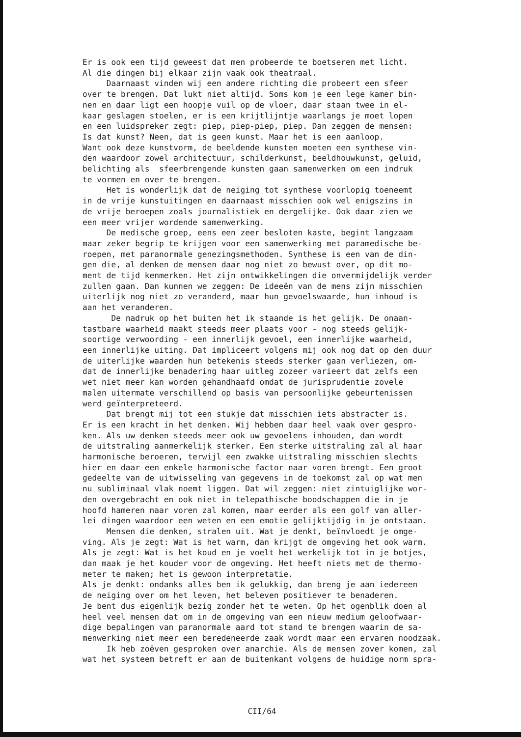Er is ook een tijd geweest dat men probeerde te boetseren met licht. Al die dingen bij elkaar zijn vaak ook theatraal. Daarnaast vinden wij een andere richting die probeert een sfeer over te brengen. Dat lukt niet altijd. Soms kom je een lege kamer bin- nen en daar ligt een hoopje vuil op de vloer, daar staan twee in el- kaar geslagen stoelen, er is een krijtlijntje waarlangs je moet lopen en een luidspreker zegt: piep, piep-piep, piep. Dan zeggen de mensen: Is dat kunst? Neen, dat is geen kunst. Maar het is een aanloop. Want ook deze kunstvorm, de beeldende kunsten moeten een synthese vin- den waardoor zowel architectuur, schilderkunst, beeldhouwkunst, geluid, belichting als sfeerbrengende kunsten gaan samenwerken om een indruk te vormen en over te brengen. Het is wonderlijk dat de neiging tot synthese voorlopig toeneemt in de vrije kunstuitingen en daarnaast misschien ook wel enigszins in de vrije beroepen zoals journalistiek en dergelijke. Ook daar zien we een meer vrijer wordende samenwerking. De medische groep, eens een zeer besloten kaste, begint langzaam maar zeker begrip te krijgen voor een samenwerking met paramedische be- roepen, met paranormale genezingsmethoden. Synthese is een van de din- gen die, al denken de mensen daar nog niet zo bewust over, op dit mo- ment de tijd kenmerken. Het zijn ontwikkelingen die onvermijdelijk verder zullen gaan. Dan kunnen we zeggen: De ideeën van de mens zijn misschien uiterlijk nog niet zo veranderd, maar hun gevoelswaarde, hun inhoud is aan het veranderen. De nadruk op het buiten het ik staande is het gelijk. De onaan- tastbare waarheid maakt steeds meer plaats voor - nog steeds gelijk- soortige verwoording - een innerlijk gevoel, een innerlijke waarheid, een innerlijke uiting. Dat impliceert volgens mij ook nog dat op den duur de uiterlijke waarden hun betekenis steeds sterker gaan verliezen, om- dat de innerlijke benadering haar uitleg zozeer varieert dat zelfs een wet niet meer kan worden gehandhaafd omdat de jurisprudentie zovele malen uitermate verschillend op basis van persoonlijke gebeurtenissen werd geïnterpreteerd. Dat brengt mij tot een stukje dat misschien iets abstracter is. Er is een kracht in het denken. Wij hebben daar heel vaak over gespro- ken. Als uw denken steeds meer ook uw gevoelens inhouden, dan wordt de uitstraling aanmerkelijk sterker. Een sterke uitstraling zal al haar harmonische beroeren, terwijl een zwakke uitstraling misschien slechts hier en daar een enkele harmonische factor naar voren brengt. Een groot gedeelte van de uitwisseling van gegevens in de toekomst zal op wat men nu subliminaal vlak noemt liggen. Dat wil zeggen: niet zintuiglijke wor- den overgebracht en ook niet in telepathische boodschappen die in je hoofd hameren naar voren zal komen, maar eerder als een golf van aller- lei dingen waardoor een weten en een emotie gelijktijdig in je ontstaan. Mensen die denken, stralen uit. Wat je denkt, beïnvloedt je omge- ving. Als je zegt: Wat is het warm, dan krijgt de omgeving het ook warm. Als je zegt: Wat is het koud en je voelt het werkelijk tot in je botjes, dan maak je het kouder voor de omgeving. Het heeft niets met de thermo- meter te maken; het is gewoon interpretatie. Als je denkt: ondanks alles ben ik gelukkig, dan breng je aan iedereen de neiging over om het leven, het beleven positiever te benaderen. Je bent dus eigenlijk bezig zonder het te weten. Op het ogenblik doen al heel veel mensen dat om in de omgeving van een nieuw medium geloofwaar- dige bepalingen van paranormale aard tot stand te brengen waarin de sa- menwerking niet meer een beredeneerde zaak wordt maar een ervaren noodzaak. Ik heb zoëven gesproken over anarchie. Als de mensen zover komen, zal wat het systeem betreft er aan de buitenkant volgens de huidige norm spra-
CII/64